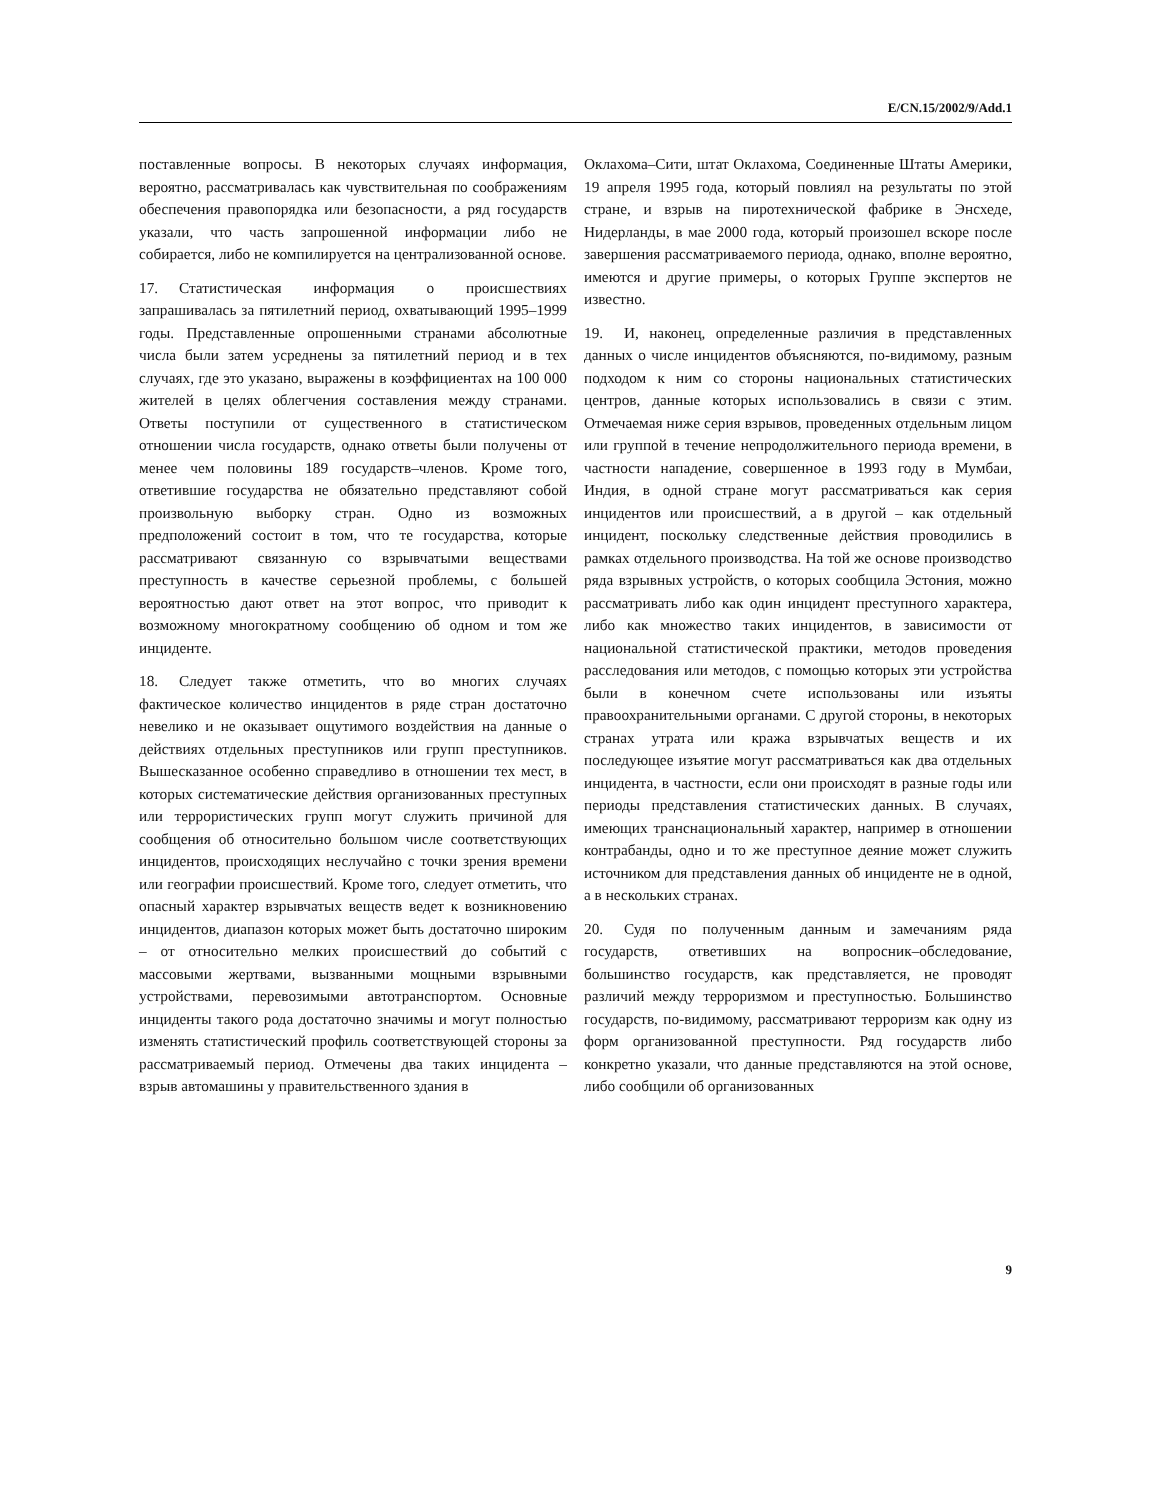E/CN.15/2002/9/Add.1
поставленные вопросы. В некоторых случаях информация, вероятно, рассматривалась как чувствительная по соображениям обеспечения правопорядка или безопасности, а ряд государств указали, что часть запрошенной информации либо не собирается, либо не компилируется на централизованной основе.
17. Статистическая информация о происшествиях запрашивалась за пятилетний период, охватывающий 1995–1999 годы. Представленные опрошенными странами абсолютные числа были затем усреднены за пятилетний период и в тех случаях, где это указано, выражены в коэффициентах на 100 000 жителей в целях облегчения составления между странами. Ответы поступили от существенного в статистическом отношении числа государств, однако ответы были получены от менее чем половины 189 государств–членов. Кроме того, ответившие государства не обязательно представляют собой произвольную выборку стран. Одно из возможных предположений состоит в том, что те государства, которые рассматривают связанную со взрывчатыми веществами преступность в качестве серьезной проблемы, с большей вероятностью дают ответ на этот вопрос, что приводит к возможному многократному сообщению об одном и том же инциденте.
18. Следует также отметить, что во многих случаях фактическое количество инцидентов в ряде стран достаточно невелико и не оказывает ощутимого воздействия на данные о действиях отдельных преступников или групп преступников. Вышесказанное особенно справедливо в отношении тех мест, в которых систематические действия организованных преступных или террористических групп могут служить причиной для сообщения об относительно большом числе соответствующих инцидентов, происходящих неслучайно с точки зрения времени или географии происшествий. Кроме того, следует отметить, что опасный характер взрывчатых веществ ведет к возникновению инцидентов, диапазон которых может быть достаточно широким – от относительно мелких происшествий до событий с массовыми жертвами, вызванными мощными взрывными устройствами, перевозимыми автотранспортом. Основные инциденты такого рода достаточно значимы и могут полностью изменять статистический профиль соответствующей стороны за рассматриваемый период. Отмечены два таких инцидента – взрыв автомашины у правительственного здания в
Оклахома–Сити, штат Оклахома, Соединенные Штаты Америки, 19 апреля 1995 года, который повлиял на результаты по этой стране, и взрыв на пиротехнической фабрике в Энсхеде, Нидерланды, в мае 2000 года, который произошел вскоре после завершения рассматриваемого периода, однако, вполне вероятно, имеются и другие примеры, о которых Группе экспертов не известно.
19. И, наконец, определенные различия в представленных данных о числе инцидентов объясняются, по-видимому, разным подходом к ним со стороны национальных статистических центров, данные которых использовались в связи с этим. Отмечаемая ниже серия взрывов, проведенных отдельным лицом или группой в течение непродолжительного периода времени, в частности нападение, совершенное в 1993 году в Мумбаи, Индия, в одной стране могут рассматриваться как серия инцидентов или происшествий, а в другой – как отдельный инцидент, поскольку следственные действия проводились в рамках отдельного производства. На той же основе производство ряда взрывных устройств, о которых сообщила Эстония, можно рассматривать либо как один инцидент преступного характера, либо как множество таких инцидентов, в зависимости от национальной статистической практики, методов проведения расследования или методов, с помощью которых эти устройства были в конечном счете использованы или изъяты правоохранительными органами. С другой стороны, в некоторых странах утрата или кража взрывчатых веществ и их последующее изъятие могут рассматриваться как два отдельных инцидента, в частности, если они происходят в разные годы или периоды представления статистических данных. В случаях, имеющих транснациональный характер, например в отношении контрабанды, одно и то же преступное деяние может служить источником для представления данных об инциденте не в одной, а в нескольких странах.
20. Судя по полученным данным и замечаниям ряда государств, ответивших на вопросник–обследование, большинство государств, как представляется, не проводят различий между терроризмом и преступностью. Большинство государств, по-видимому, рассматривают терроризм как одну из форм организованной преступности. Ряд государств либо конкретно указали, что данные представляются на этой основе, либо сообщили об организованных
9